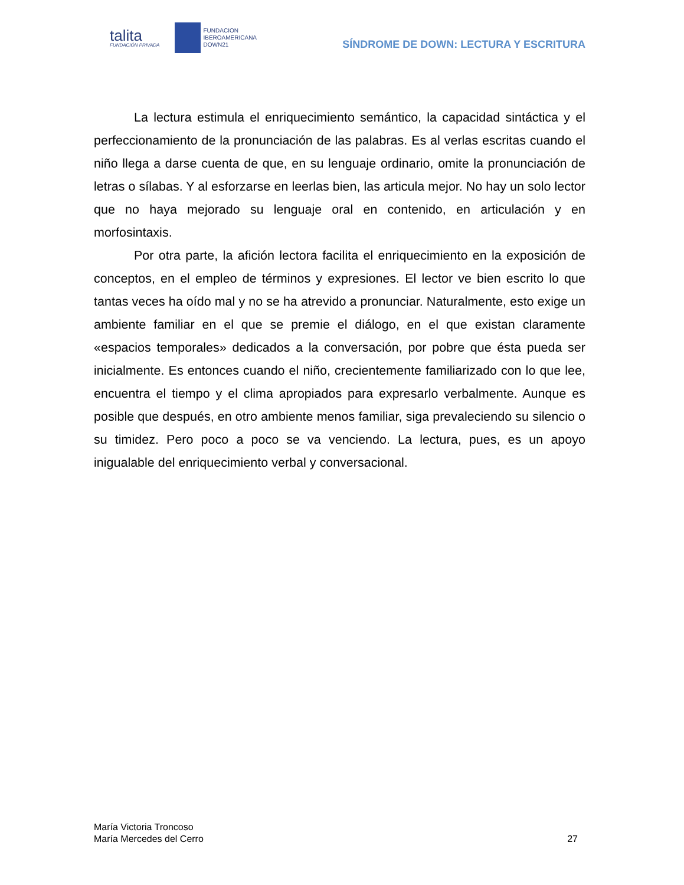talita
FUNDACIÓN PRIVADA
FUNDACION
IBEROAMERICANA
DOWN21
SÍNDROME DE DOWN: LECTURA Y ESCRITURA
La lectura estimula el enriquecimiento semántico, la capacidad sintáctica y el perfeccionamiento de la pronunciación de las palabras. Es al verlas escritas cuando el niño llega a darse cuenta de que, en su lenguaje ordinario, omite la pronunciación de letras o sílabas. Y al esforzarse en leerlas bien, las articula mejor. No hay un solo lector que no haya mejorado su lenguaje oral en contenido, en articulación y en morfosintaxis.
Por otra parte, la afición lectora facilita el enriquecimiento en la exposición de conceptos, en el empleo de términos y expresiones. El lector ve bien escrito lo que tantas veces ha oído mal y no se ha atrevido a pronunciar. Naturalmente, esto exige un ambiente familiar en el que se premie el diálogo, en el que existan claramente «espacios temporales» dedicados a la conversación, por pobre que ésta pueda ser inicialmente. Es entonces cuando el niño, crecientemente familiarizado con lo que lee, encuentra el tiempo y el clima apropiados para expresarlo verbalmente. Aunque es posible que después, en otro ambiente menos familiar, siga prevaleciendo su silencio o su timidez. Pero poco a poco se va venciendo. La lectura, pues, es un apoyo inigualable del enriquecimiento verbal y conversacional.
María Victoria Troncoso
María Mercedes del Cerro
27